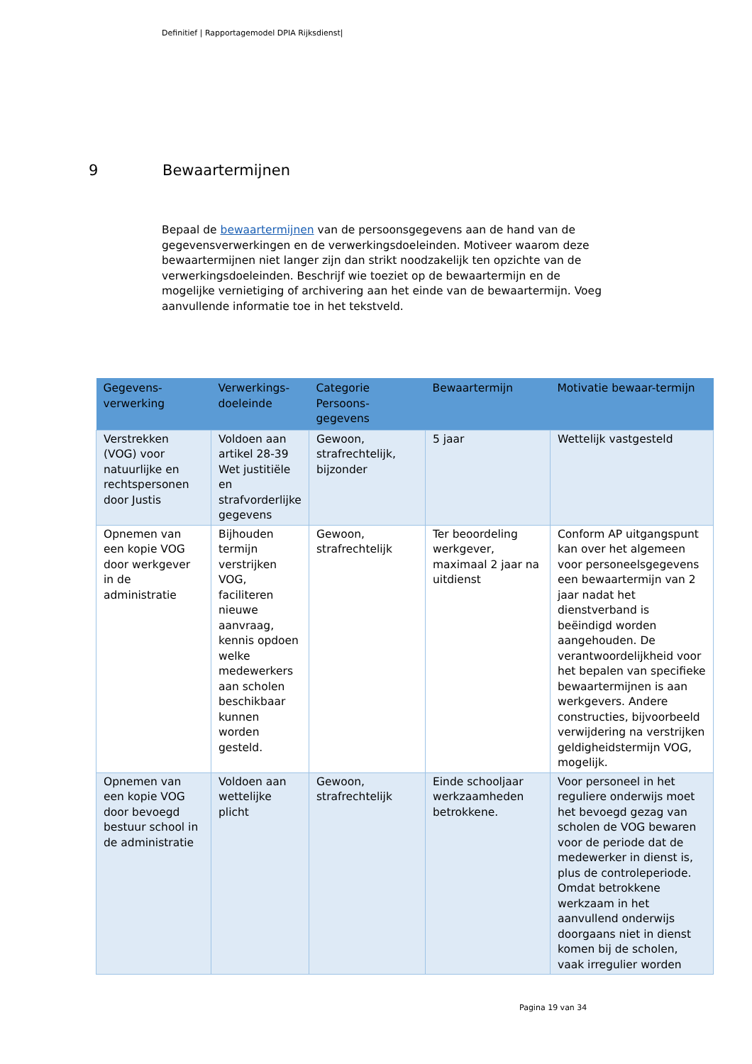Definitief | Rapportagemodel DPIA Rijksdienst|
9 Bewaartermijnen
Bepaal de bewaartermijnen van de persoonsgegevens aan de hand van de gegevensverwerkingen en de verwerkingsdoeleinden. Motiveer waarom deze bewaartermijnen niet langer zijn dan strikt noodzakelijk ten opzichte van de verwerkingsdoeleinden. Beschrijf wie toeziet op de bewaartermijn en de mogelijke vernietiging of archivering aan het einde van de bewaartermijn. Voeg aanvullende informatie toe in het tekstveld.
| Gegevens-verwerking | Verwerkings-doeleinde | Categorie Persoons-gegevens | Bewaartermijn | Motivatie bewaar-termijn |
| --- | --- | --- | --- | --- |
| Verstrekken (VOG) voor natuurlijke en rechtspersonen door Justis | Voldoen aan artikel 28-39 Wet justitiële en strafvorderlijke gegevens | Gewoon, strafrechtelijk, bijzonder | 5 jaar | Wettelijk vastgesteld |
| Opnemen van een kopie VOG door werkgever in de administratie | Bijhouden termijn verstrijken VOG, faciliteren nieuwe aanvraag, kennis opdoen welke medewerkers aan scholen beschikbaar kunnen worden gesteld. | Gewoon, strafrechtelijk | Ter beoordeling werkgever, maximaal 2 jaar na uitdienst | Conform AP uitgangspunt kan over het algemeen voor personeelsgegevens een bewaartermijn van 2 jaar nadat het dienstverband is beëindigd worden aangehouden. De verantwoordelijkheid voor het bepalen van specifieke bewaartermijnen is aan werkgevers. Andere constructies, bijvoorbeeld verwijdering na verstrijken geldigheidstermijn VOG, mogelijk. |
| Opnemen van een kopie VOG door bevoegd bestuur school in de administratie | Voldoen aan wettelijke plicht | Gewoon, strafrechtelijk | Einde schooljaar werkzaamheden betrokkene. | Voor personeel in het reguliere onderwijs moet het bevoegd gezag van scholen de VOG bewaren voor de periode dat de medewerker in dienst is, plus de controleperiode. Omdat betrokkene werkzaam in het aanvullend onderwijs doorgaans niet in dienst komen bij de scholen, vaak irregulier worden |
Pagina 19 van 34